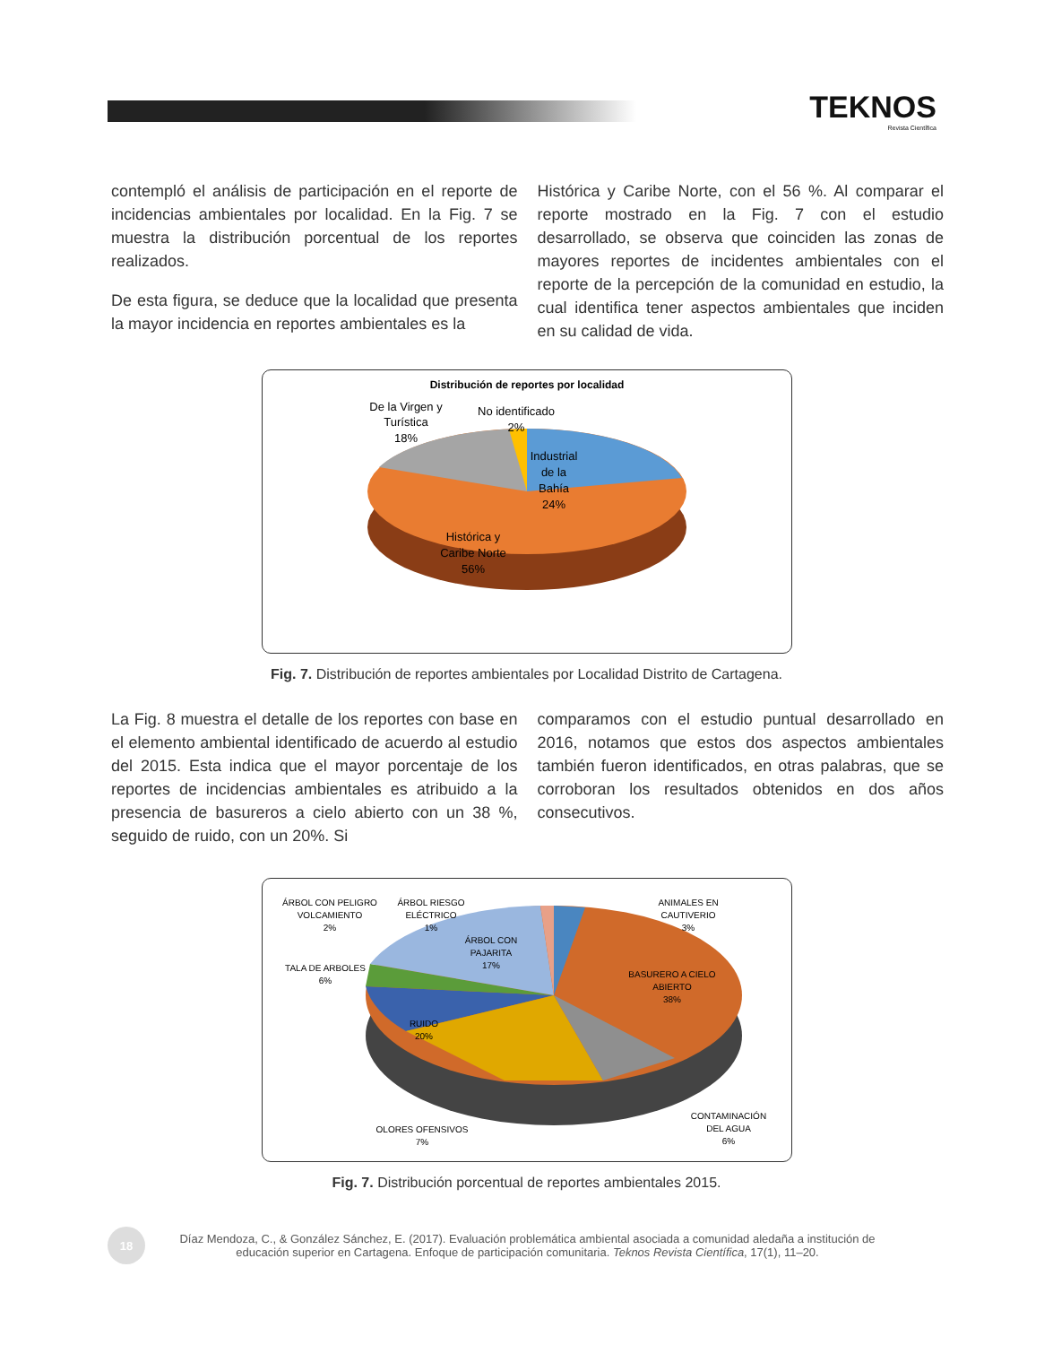TEKNOS
Revista Científica
contempló el análisis de participación en el reporte de incidencias ambientales por localidad. En la Fig. 7 se muestra la distribución porcentual de los reportes realizados.
De esta figura, se deduce que la localidad que presenta la mayor incidencia en reportes ambientales es la
Histórica y Caribe Norte, con el 56 %. Al comparar el reporte mostrado en la Fig. 7 con el estudio desarrollado, se observa que coinciden las zonas de mayores reportes de incidentes ambientales con el reporte de la percepción de la comunidad en estudio, la cual identifica tener aspectos ambientales que inciden en su calidad de vida.
Distribución de reportes por localidad
De la Virgen y
Turística
18%
No identificado
2%
Industrial
de la
Bahía
24%
Histórica y
Caribe Norte
56%
Fig. 7. Distribución de reportes ambientales por Localidad Distrito de Cartagena.
La Fig. 8 muestra el detalle de los reportes con base en el elemento ambiental identificado de acuerdo al estudio del 2015. Esta indica que el mayor porcentaje de los reportes de incidencias ambientales es atribuido a la presencia de basureros a cielo abierto con un 38 %, seguido de ruido, con un 20%. Si
comparamos con el estudio puntual desarrollado en 2016, notamos que estos dos aspectos ambientales también fueron identificados, en otras palabras, que se corroboran los resultados obtenidos en dos años consecutivos.
ÁRBOL CON PELIGRO
VOLCAMIENTO
2%
ÁRBOL RIESGO
ELÉCTRICO
1%
ANIMALES EN
CAUTIVERIO
3%
ÁRBOL CON
PAJARITA
17%
TALA DE ARBOLES
6%
BASURERO A CIELO
ABIERTO
38%
RUIDO
20%
OLORES OFENSIVOS
7%
CONTAMINACIÓN
DEL AGUA
6%
Fig. 7. Distribución porcentual de reportes ambientales 2015.
18
Díaz Mendoza, C., & González Sánchez, E. (2017). Evaluación problemática ambiental asociada a comunidad aledaña a institución de educación superior en Cartagena. Enfoque de participación comunitaria. Teknos Revista Científica, 17(1), 11–20.